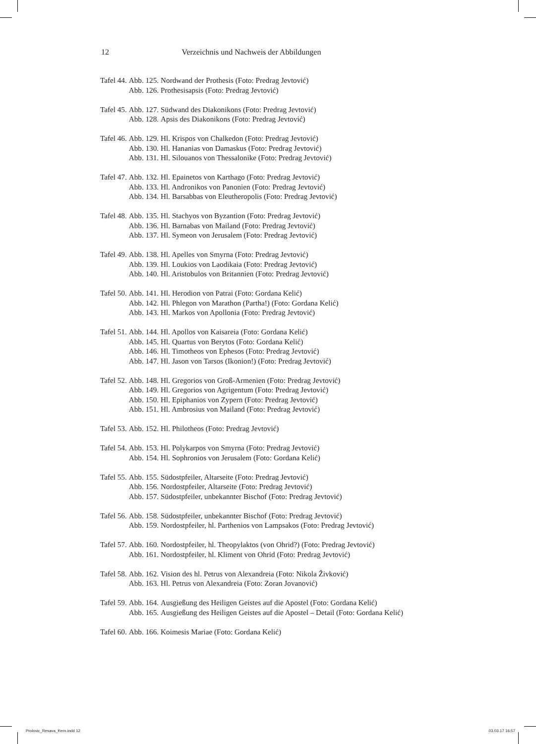12 Verzeichnis und Nachweis der Abbildungen
| Tafel 44. | Abb. 125. | Nordwand der Prothesis (Foto: Predrag Jevtović) |
| | Abb. 126. | Prothesisapsis (Foto: Predrag Jevtović) |
| Tafel 45. | Abb. 127. | Südwand des Diakonikons (Foto: Predrag Jevtović) |
| | Abb. 128. | Apsis des Diakonikons (Foto: Predrag Jevtović) |
| Tafel 46. | Abb. 129. | Hl. Krispos von Chalkedon (Foto: Predrag Jevtović) |
| | Abb. 130. | Hl. Hananias von Damaskus (Foto: Predrag Jevtović) |
| | Abb. 131. | Hl. Silouanos von Thessalonike (Foto: Predrag Jevtović) |
| Tafel 47. | Abb. 132. | Hl. Epainetos von Karthago (Foto: Predrag Jevtović) |
| | Abb. 133. | Hl. Andronikos von Panonien (Foto: Predrag Jevtović) |
| | Abb. 134. | Hl. Barsabbas von Eleutheropolis (Foto: Predrag Jevtović) |
| Tafel 48. | Abb. 135. | Hl. Stachyos von Byzantion (Foto: Predrag Jevtović) |
| | Abb. 136. | Hl. Barnabas von Mailand (Foto: Predrag Jevtović) |
| | Abb. 137. | Hl. Symeon von Jerusalem (Foto: Predrag Jevtović) |
| Tafel 49. | Abb. 138. | Hl. Apelles von Smyrna (Foto: Predrag Jevtović) |
| | Abb. 139. | Hl. Loukios von Laodikaia (Foto: Predrag Jevtović) |
| | Abb. 140. | Hl. Aristobulos von Britannien (Foto: Predrag Jevtović) |
| Tafel 50. | Abb. 141. | Hl. Herodion von Patrai (Foto: Gordana Kelić) |
| | Abb. 142. | Hl. Phlegon von Marathon (Partha!) (Foto: Gordana Kelić) |
| | Abb. 143. | Hl. Markos von Apollonia (Foto: Predrag Jevtović) |
| Tafel 51. | Abb. 144. | Hl. Apollos von Kaisareia (Foto: Gordana Kelić) |
| | Abb. 145. | Hl. Quartus von Berytos (Foto: Gordana Kelić) |
| | Abb. 146. | Hl. Timotheos von Ephesos (Foto: Predrag Jevtović) |
| | Abb. 147. | Hl. Jason von Tarsos (Ikonion!) (Foto: Predrag Jevtović) |
| Tafel 52. | Abb. 148. | Hl. Gregorios von Groß-Armenien (Foto: Predrag Jevtović) |
| | Abb. 149. | Hl. Gregorios von Agrigentum (Foto: Predrag Jevtović) |
| | Abb. 150. | Hl. Epiphanios von Zypern (Foto: Predrag Jevtović) |
| | Abb. 151. | Hl. Ambrosius von Mailand (Foto: Predrag Jevtović) |
| Tafel 53. | Abb. 152. | Hl. Philotheos (Foto: Predrag Jevtović) |
| Tafel 54. | Abb. 153. | Hl. Polykarpos von Smyrna (Foto: Predrag Jevtović) |
| | Abb. 154. | Hl. Sophronios von Jerusalem (Foto: Gordana Kelić) |
| Tafel 55. | Abb. 155. | Südostpfeiler, Altarseite (Foto: Predrag Jevtović) |
| | Abb. 156. | Nordostpfeiler, Altarseite (Foto: Predrag Jevtović) |
| | Abb. 157. | Südostpfeiler, unbekannter Bischof (Foto: Predrag Jevtović) |
| Tafel 56. | Abb. 158. | Südostpfeiler, unbekannter Bischof (Foto: Predrag Jevtović) |
| | Abb. 159. | Nordostpfeiler, hl. Parthenios von Lampsakos (Foto: Predrag Jevtović) |
| Tafel 57. | Abb. 160. | Nordostpfeiler, hl. Theopylaktos (von Ohrid?) (Foto: Predrag Jevtović) |
| | Abb. 161. | Nordostpfeiler, hl. Kliment von Ohrid (Foto: Predrag Jevtović) |
| Tafel 58. | Abb. 162. | Vision des hl. Petrus von Alexandreia (Foto: Nikola Živković) |
| | Abb. 163. | Hl. Petrus von Alexandreia (Foto: Zoran Jovanović) |
| Tafel 59. | Abb. 164. | Ausgießung des Heiligen Geistes auf die Apostel (Foto: Gordana Kelić) |
| | Abb. 165. | Ausgießung des Heiligen Geistes auf die Apostel – Detail (Foto: Gordana Kelić) |
| Tafel 60. | Abb. 166. | Koimesis Mariae (Foto: Gordana Kelić) |
Prolovic_Resava_Kern.indd 12 03.03.17 16:57